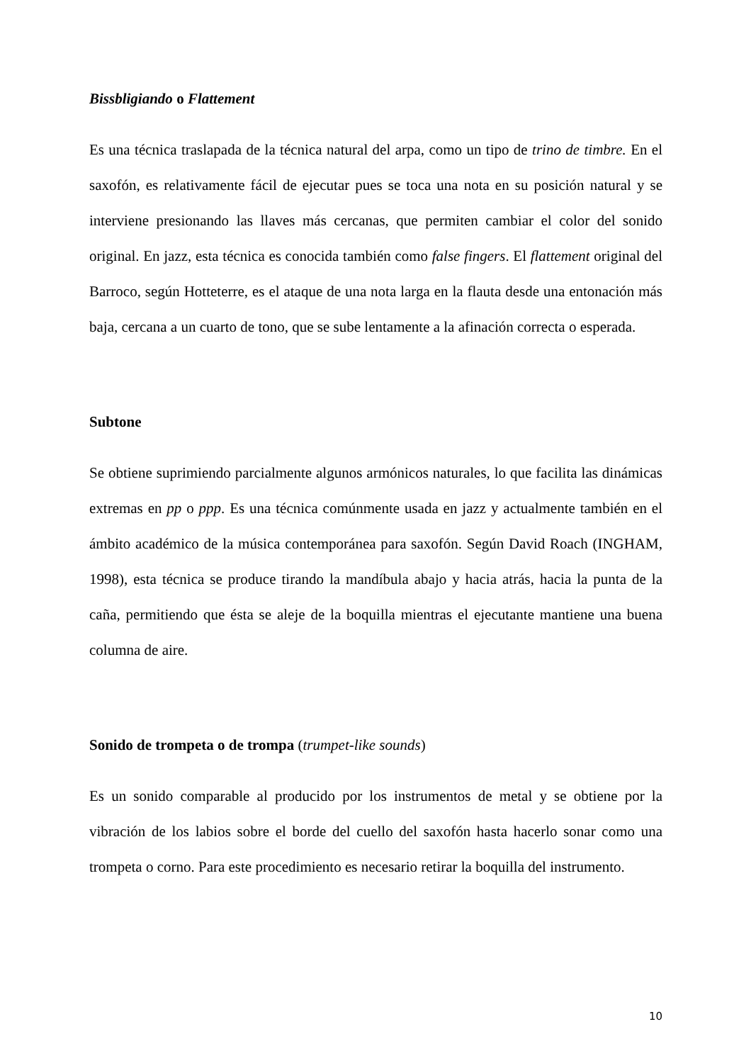Bissbligiando o Flattement
Es una técnica traslapada de la técnica natural del arpa, como un tipo de trino de timbre. En el saxofón, es relativamente fácil de ejecutar pues se toca una nota en su posición natural y se interviene presionando las llaves más cercanas, que permiten cambiar el color del sonido original. En jazz, esta técnica es conocida también como false fingers. El flattement original del Barroco, según Hotteterre, es el ataque de una nota larga en la flauta desde una entonación más baja, cercana a un cuarto de tono, que se sube lentamente a la afinación correcta o esperada.
Subtone
Se obtiene suprimiendo parcialmente algunos armónicos naturales, lo que facilita las dinámicas extremas en pp o ppp. Es una técnica comúnmente usada en jazz y actualmente también en el ámbito académico de la música contemporánea para saxofón. Según David Roach (INGHAM, 1998), esta técnica se produce tirando la mandíbula abajo y hacia atrás, hacia la punta de la caña, permitiendo que ésta se aleje de la boquilla mientras el ejecutante mantiene una buena columna de aire.
Sonido de trompeta o de trompa (trumpet-like sounds)
Es un sonido comparable al producido por los instrumentos de metal y se obtiene por la vibración de los labios sobre el borde del cuello del saxofón hasta hacerlo sonar como una trompeta o corno. Para este procedimiento es necesario retirar la boquilla del instrumento.
10